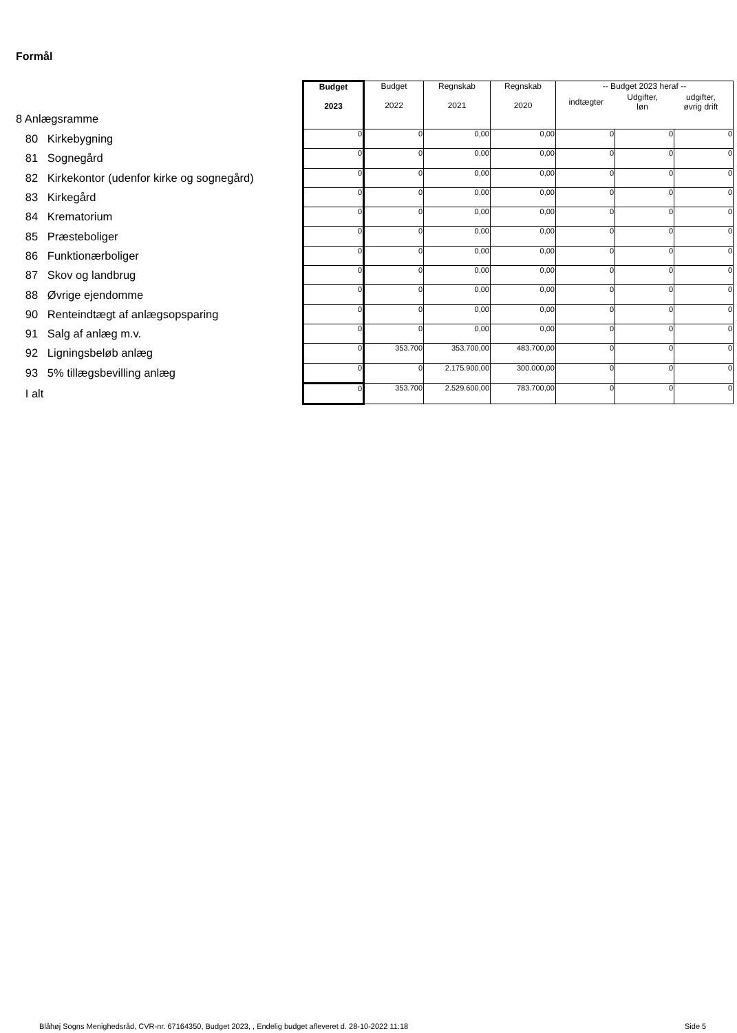Formål
| 8 Anlægsramme | Budget 2023 | Budget 2022 | Regnskab 2021 | Regnskab 2020 | -- Budget 2023 heraf -- / indtægter / Udgifter, løn / udgifter, øvrig drift / | | |
| --- | --- | --- | --- | --- | --- | --- | --- |
| 80 Kirkebygning | 0 | 0 | 0,00 | 0,00 | 0 | 0 | 0 |
| 81 Sognegård | 0 | 0 | 0,00 | 0,00 | 0 | 0 | 0 |
| 82 Kirkekontor (udenfor kirke og sognegård) | 0 | 0 | 0,00 | 0,00 | 0 | 0 | 0 |
| 83 Kirkegård | 0 | 0 | 0,00 | 0,00 | 0 | 0 | 0 |
| 84 Krematorium | 0 | 0 | 0,00 | 0,00 | 0 | 0 | 0 |
| 85 Præsteboliger | 0 | 0 | 0,00 | 0,00 | 0 | 0 | 0 |
| 86 Funktionærboliger | 0 | 0 | 0,00 | 0,00 | 0 | 0 | 0 |
| 87 Skov og landbrug | 0 | 0 | 0,00 | 0,00 | 0 | 0 | 0 |
| 88 Øvrige ejendomme | 0 | 0 | 0,00 | 0,00 | 0 | 0 | 0 |
| 90 Renteindtægt af anlægsopsparing | 0 | 0 | 0,00 | 0,00 | 0 | 0 | 0 |
| 91 Salg af anlæg m.v. | 0 | 0 | 0,00 | 0,00 | 0 | 0 | 0 |
| 92 Ligningsbeløb anlæg | 0 | 353.700 | 353.700,00 | 483.700,00 | 0 | 0 | 0 |
| 93 5% tillægsbevilling anlæg | 0 | 0 | 2.175.900,00 | 300.000,00 | 0 | 0 | 0 |
| I alt | 0 | 353.700 | 2.529.600,00 | 783.700,00 | 0 | 0 | 0 |
Blåhøj Sogns Menighedsråd, CVR-nr. 67164350, Budget 2023, , Endelig budget afleveret d. 28-10-2022 11:18
Side 5